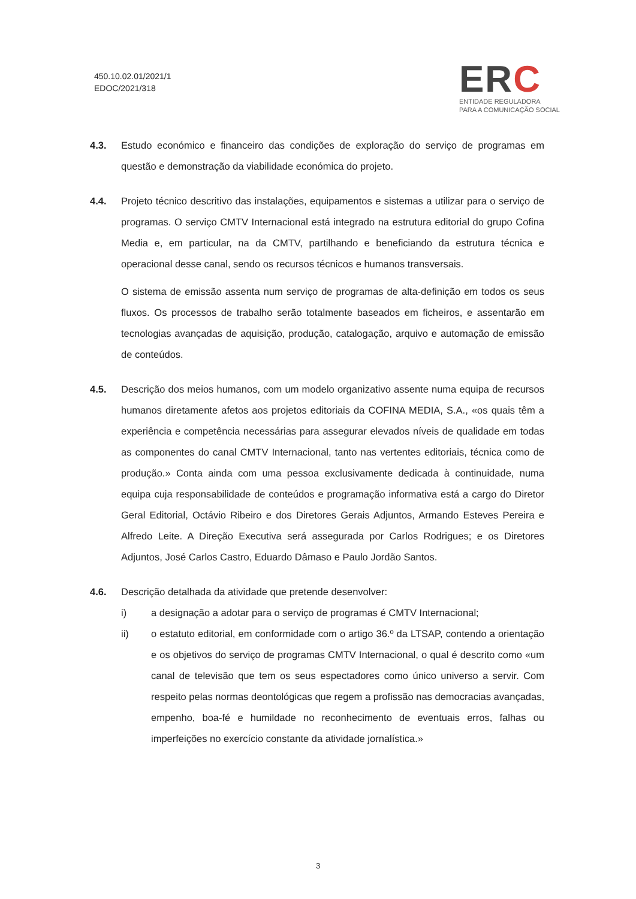450.10.02.01/2021/1
EDOC/2021/318
ERC
ENTIDADE REGULADORA
PARA A COMUNICAÇÃO SOCIAL
4.3. Estudo económico e financeiro das condições de exploração do serviço de programas em questão e demonstração da viabilidade económica do projeto.
4.4. Projeto técnico descritivo das instalações, equipamentos e sistemas a utilizar para o serviço de programas. O serviço CMTV Internacional está integrado na estrutura editorial do grupo Cofina Media e, em particular, na da CMTV, partilhando e beneficiando da estrutura técnica e operacional desse canal, sendo os recursos técnicos e humanos transversais.
O sistema de emissão assenta num serviço de programas de alta-definição em todos os seus fluxos. Os processos de trabalho serão totalmente baseados em ficheiros, e assentarão em tecnologias avançadas de aquisição, produção, catalogação, arquivo e automação de emissão de conteúdos.
4.5. Descrição dos meios humanos, com um modelo organizativo assente numa equipa de recursos humanos diretamente afetos aos projetos editoriais da COFINA MEDIA, S.A., «os quais têm a experiência e competência necessárias para assegurar elevados níveis de qualidade em todas as componentes do canal CMTV Internacional, tanto nas vertentes editoriais, técnica como de produção.» Conta ainda com uma pessoa exclusivamente dedicada à continuidade, numa equipa cuja responsabilidade de conteúdos e programação informativa está a cargo do Diretor Geral Editorial, Octávio Ribeiro e dos Diretores Gerais Adjuntos, Armando Esteves Pereira e Alfredo Leite. A Direção Executiva será assegurada por Carlos Rodrigues; e os Diretores Adjuntos, José Carlos Castro, Eduardo Dâmaso e Paulo Jordão Santos.
4.6. Descrição detalhada da atividade que pretende desenvolver:
i) a designação a adotar para o serviço de programas é CMTV Internacional;
ii) o estatuto editorial, em conformidade com o artigo 36.º da LTSAP, contendo a orientação e os objetivos do serviço de programas CMTV Internacional, o qual é descrito como «um canal de televisão que tem os seus espectadores como único universo a servir. Com respeito pelas normas deontológicas que regem a profissão nas democracias avançadas, empenho, boa-fé e humildade no reconhecimento de eventuais erros, falhas ou imperfeições no exercício constante da atividade jornalística.»
3